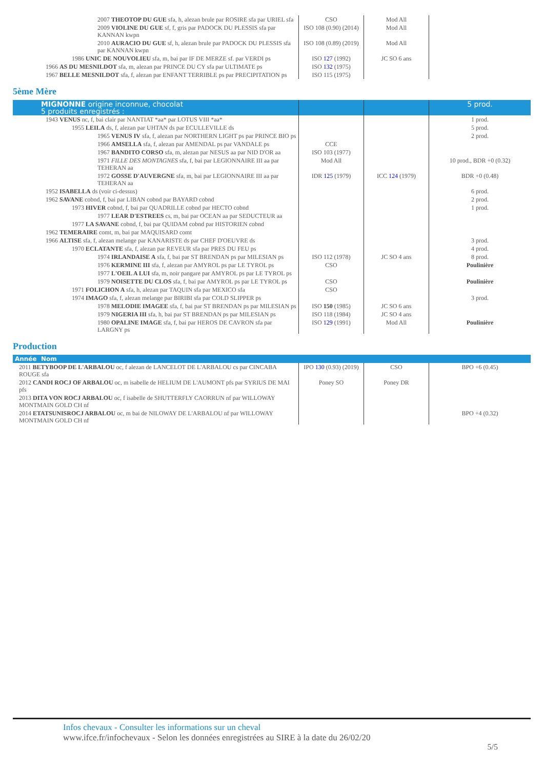| 2007 THEOTOP DU GUE sfa, h, alezan brule par ROSIRE sfa par URIEL sfa | CSO | Mod All | |
| 2009 VIOLINE DU GUE sf, f, gris par PADOCK DU PLESSIS sfa par KANNAN kwpn | ISO 108 (0.90) (2014) | Mod All | |
| 2010 AURACIO DU GUE sf, h, alezan brule par PADOCK DU PLESSIS sfa par KANNAN kwpn | ISO 108 (0.89) (2019) | Mod All | |
| 1986 UNIC DE NOUVOLIEU sfa, m, bai par IF DE MERZE sf. par VERDI ps | ISO 127 (1992) | JC SO 6 ans | |
| 1966 AS DU MESNILDOT sfa, m, alezan par PRINCE DU CY sfa par ULTIMATE ps | ISO 132 (1975) | | |
| 1967 BELLE MESNILDOT sfa, f, alezan par ENFANT TERRIBLE ps par PRECIPITATION ps | ISO 115 (1975) | | |
5ème Mère
| MIGNONNE origine inconnue, chocolat 5 produits enregistrés : | | | 5 prod. |
| 1943 VENUS nc, f, bai clair par NANTIAT *aa* par LOTUS VIII *aa* | | | 1 prod. |
| 1955 LEILA ds, f, alezan par UHTAN ds par ECULLEVILLE ds | | | 5 prod. |
| 1965 VENUS IV sfa, f, alezan par NORTHERN LIGHT ps par PRINCE BIO ps | | | 2 prod. |
| 1966 AMSELLA sfa, f, alezan par AMENDAL ps par VANDALE ps | CCE | | |
| 1967 BANDITO CORSO sfa, m, alezan par NESUS aa par NID D'OR aa | ISO 103 (1977) | | |
| 1971 FILLE DES MONTAGNES sfa, f, bai par LEGIONNAIRE III aa par TEHERAN aa | Mod All | | 10 prod., BDR +0 (0.32) |
| 1972 GOSSE D'AUVERGNE sfa, m, bai par LEGIONNAIRE III aa par TEHERAN aa | IDR 125 (1979) | ICC 124 (1979) | BDR +0 (0.48) |
| 1952 ISABELLA ds (voir ci-dessus) | | | 6 prod. |
| 1962 SAVANE cobnd, f, bai par LIBAN cobnd par BAYARD cobnd | | | 2 prod. |
| 1973 HIVER cobnd, f, bai par QUADRILLE cobnd par HECTO cobnd | | | 1 prod. |
| 1977 LEAR D'ESTREES cs, m, bai par OCEAN aa par SEDUCTEUR aa | | | |
| 1977 LA SAVANE cobnd, f, bai par QUIDAM cobnd par HISTORIEN cobnd | | | |
| 1962 TEMERAIRE comt, m, bai par MAQUISARD comt | | | |
| 1966 ALTISE sfa, f, alezan melange par KANARISTE ds par CHEF D'OEUVRE ds | | | 3 prod. |
| 1970 ECLATANTE sfa, f, alezan par REVEUR sfa par PRES DU FEU ps | | | 4 prod. |
| 1974 IRLANDAISE A sfa, f, bai par ST BRENDAN ps par MILESIAN ps | ISO 112 (1978) | JC SO 4 ans | 8 prod. |
| 1976 KERMINE III sfa, f, alezan par AMYROL ps par LE TYROL ps | CSO | | Poulinière |
| 1977 L'OEIL A LUI sfa, m, noir pangare par AMYROL ps par LE TYROL ps | | | |
| 1979 NOISETTE DU CLOS sfa, f, bai par AMYROL ps par LE TYROL ps | CSO | | Poulinière |
| 1971 FOLICHON A sfa, h, alezan par TAQUIN sfa par MEXICO sfa | CSO | | |
| 1974 IMAGO sfa, f, alezan melange par BIRIBI sfa par COLD SLIPPER ps | | | 3 prod. |
| 1978 MELODIE IMAGEE sfa, f, bai par ST BRENDAN ps par MILESIAN ps | ISO 150 (1985) | JC SO 6 ans | |
| 1979 NIGERIA III sfa, h, bai par ST BRENDAN ps par MILESIAN ps | ISO 118 (1984) | JC SO 4 ans | |
| 1980 OPALINE IMAGE sfa, f, bai par HEROS DE CAVRON sfa par LARGNY ps | ISO 129 (1991) | Mod All | Poulinière |
Production
| Année Nom | | | |
| 2011 BETYBOOP DE L'ARBALOU oc, f alezan de LANCELOT DE L'ARBALOU cs par CINCABA ROUGE sfa | IPO 130 (0.93) (2019) | CSO | BPO +6 (0.45) |
| 2012 CANDI ROCJ OF ARBALOU oc, m isabelle de HELIUM DE L'AUMONT pfs par SYRIUS DE MAI pfs | Poney SO | Poney DR | |
| 2013 DITA VON ROCJ ARBALOU oc, f isabelle de SHUTTERFLY CAORRUN nf par WILLOWAY MONTMAIN GOLD CH nf | | | |
| 2014 ETATSUNISROCJ ARBALOU oc, m bai de NILOWAY DE L'ARBALOU nf par WILLOWAY MONTMAIN GOLD CH nf | | | BPO +4 (0.32) |
Infos chevaux - Consulter les informations sur un cheval
www.ifce.fr/infochevaux - Selon les données enregistrées au SIRE à la date du 26/02/20
5/5